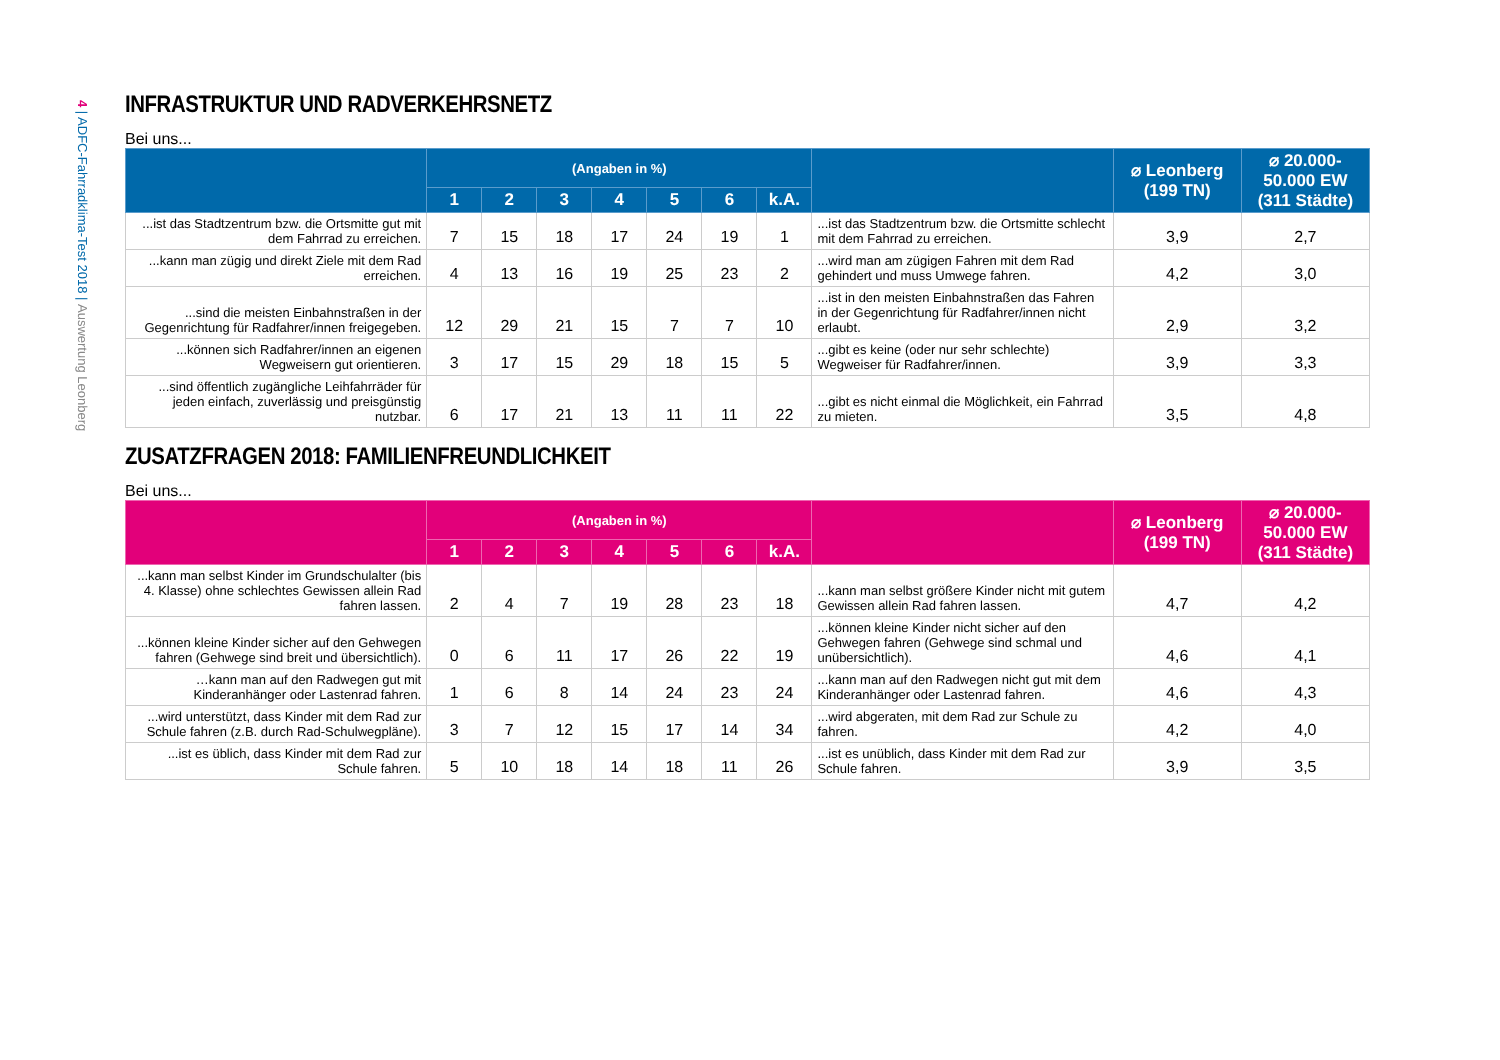4 | ADFC-Fahrradklima-Test 2018 | Auswertung Leonberg
INFRASTRUKTUR UND RADVERKEHRSNETZ
Bei uns...
| | (Angaben in %) | | | | | | | | ⌀ Leonberg (199 TN) | ⌀ 20.000- 50.000 EW (311 Städte) |
| --- | --- | --- | --- | --- | --- | --- | --- | --- | --- | --- |
| | 1 | 2 | 3 | 4 | 5 | 6 | k.A. | | | |
| ...ist das Stadtzentrum bzw. die Ortsmitte gut mit dem Fahrrad zu erreichen. | 7 | 15 | 18 | 17 | 24 | 19 | 1 | ...ist das Stadtzentrum bzw. die Ortsmitte schlecht mit dem Fahrrad zu erreichen. | 3,9 | 2,7 |
| ...kann man zügig und direkt Ziele mit dem Rad erreichen. | 4 | 13 | 16 | 19 | 25 | 23 | 2 | ...wird man am zügigen Fahren mit dem Rad gehindert und muss Umwege fahren. | 4,2 | 3,0 |
| ...sind die meisten Einbahnstraßen in der Gegenrichtung für Radfahrer/innen freigegeben. | 12 | 29 | 21 | 15 | 7 | 7 | 10 | ...ist in den meisten Einbahnstraßen das Fahren in der Gegenrichtung für Radfahrer/innen nicht erlaubt. | 2,9 | 3,2 |
| ...können sich Radfahrer/innen an eigenen Wegweisern gut orientieren. | 3 | 17 | 15 | 29 | 18 | 15 | 5 | ...gibt es keine (oder nur sehr schlechte) Wegweiser für Radfahrer/innen. | 3,9 | 3,3 |
| ...sind öffentlich zugängliche Leihfahrräder für jeden einfach, zuverlässig und preisgünstig nutzbar. | 6 | 17 | 21 | 13 | 11 | 11 | 22 | ...gibt es nicht einmal die Möglichkeit, ein Fahrrad zu mieten. | 3,5 | 4,8 |
ZUSATZFRAGEN 2018: FAMILIENFREUNDLICHKEIT
Bei uns...
| | (Angaben in %) | | | | | | | | ⌀ Leonberg (199 TN) | ⌀ 20.000- 50.000 EW (311 Städte) |
| --- | --- | --- | --- | --- | --- | --- | --- | --- | --- | --- |
| | 1 | 2 | 3 | 4 | 5 | 6 | k.A. | | | |
| ...kann man selbst Kinder im Grundschulalter (bis 4. Klasse) ohne schlechtes Gewissen allein Rad fahren lassen. | 2 | 4 | 7 | 19 | 28 | 23 | 18 | ...kann man selbst größere Kinder nicht mit gutem Gewissen allein Rad fahren lassen. | 4,7 | 4,2 |
| ...können kleine Kinder sicher auf den Gehwegen fahren (Gehwege sind breit und übersichtlich). | 0 | 6 | 11 | 17 | 26 | 22 | 19 | ...können kleine Kinder nicht sicher auf den Gehwegen fahren (Gehwege sind schmal und unübersichtlich). | 4,6 | 4,1 |
| …kann man auf den Radwegen gut mit Kinderanhänger oder Lastenrad fahren. | 1 | 6 | 8 | 14 | 24 | 23 | 24 | ...kann man auf den Radwegen nicht gut mit dem Kinderanhänger oder Lastenrad fahren. | 4,6 | 4,3 |
| ...wird unterstützt, dass Kinder mit dem Rad zur Schule fahren (z.B. durch Rad-Schulwegpläne). | 3 | 7 | 12 | 15 | 17 | 14 | 34 | ...wird abgeraten, mit dem Rad zur Schule zu fahren. | 4,2 | 4,0 |
| ...ist es üblich, dass Kinder mit dem Rad zur Schule fahren. | 5 | 10 | 18 | 14 | 18 | 11 | 26 | ...ist es unüblich, dass Kinder mit dem Rad zur Schule fahren. | 3,9 | 3,5 |